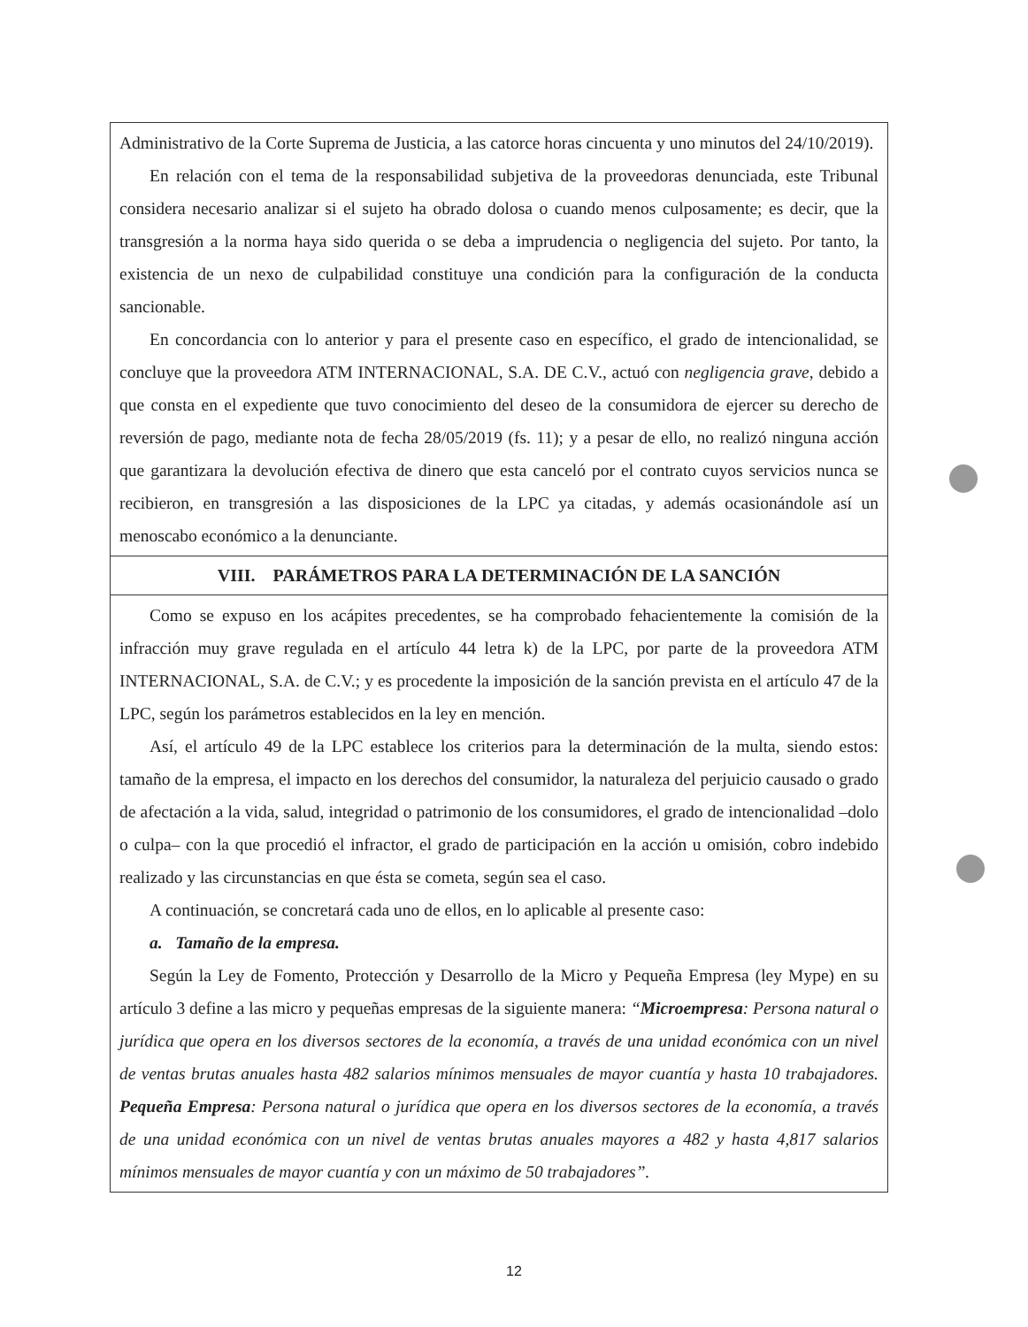Administrativo de la Corte Suprema de Justicia, a las catorce horas cincuenta y uno minutos del 24/10/2019).
En relación con el tema de la responsabilidad subjetiva de la proveedoras denunciada, este Tribunal considera necesario analizar si el sujeto ha obrado dolosa o cuando menos culposamente; es decir, que la transgresión a la norma haya sido querida o se deba a imprudencia o negligencia del sujeto. Por tanto, la existencia de un nexo de culpabilidad constituye una condición para la configuración de la conducta sancionable.
En concordancia con lo anterior y para el presente caso en específico, el grado de intencionalidad, se concluye que la proveedora ATM INTERNACIONAL, S.A. DE C.V., actuó con negligencia grave, debido a que consta en el expediente que tuvo conocimiento del deseo de la consumidora de ejercer su derecho de reversión de pago, mediante nota de fecha 28/05/2019 (fs. 11); y a pesar de ello, no realizó ninguna acción que garantizara la devolución efectiva de dinero que esta canceló por el contrato cuyos servicios nunca se recibieron, en transgresión a las disposiciones de la LPC ya citadas, y además ocasionándole así un menoscabo económico a la denunciante.
VIII. PARÁMETROS PARA LA DETERMINACIÓN DE LA SANCIÓN
Como se expuso en los acápites precedentes, se ha comprobado fehacientemente la comisión de la infracción muy grave regulada en el artículo 44 letra k) de la LPC, por parte de la proveedora ATM INTERNACIONAL, S.A. de C.V.; y es procedente la imposición de la sanción prevista en el artículo 47 de la LPC, según los parámetros establecidos en la ley en mención.
Así, el artículo 49 de la LPC establece los criterios para la determinación de la multa, siendo estos: tamaño de la empresa, el impacto en los derechos del consumidor, la naturaleza del perjuicio causado o grado de afectación a la vida, salud, integridad o patrimonio de los consumidores, el grado de intencionalidad –dolo o culpa– con la que procedió el infractor, el grado de participación en la acción u omisión, cobro indebido realizado y las circunstancias en que ésta se cometa, según sea el caso.
A continuación, se concretará cada uno de ellos, en lo aplicable al presente caso:
a. Tamaño de la empresa.
Según la Ley de Fomento, Protección y Desarrollo de la Micro y Pequeña Empresa (ley Mype) en su artículo 3 define a las micro y pequeñas empresas de la siguiente manera: “Microempresa: Persona natural o jurídica que opera en los diversos sectores de la economía, a través de una unidad económica con un nivel de ventas brutas anuales hasta 482 salarios mínimos mensuales de mayor cuantía y hasta 10 trabajadores. Pequeña Empresa: Persona natural o jurídica que opera en los diversos sectores de la economía, a través de una unidad económica con un nivel de ventas brutas anuales mayores a 482 y hasta 4,817 salarios mínimos mensuales de mayor cuantía y con un máximo de 50 trabajadores”.
12